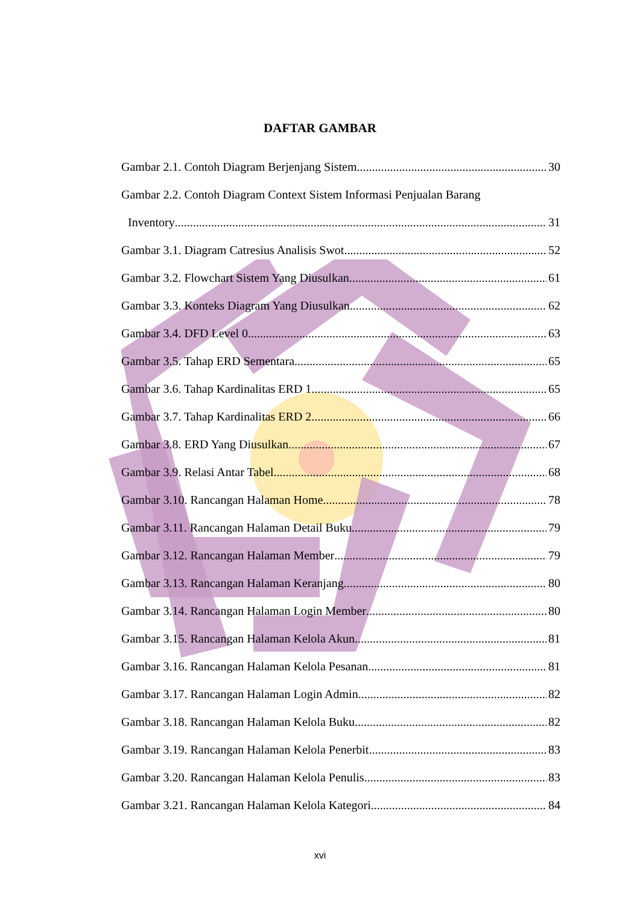DAFTAR GAMBAR
Gambar 2.1. Contoh Diagram Berjenjang Sistem 30
Gambar 2.2. Contoh Diagram Context Sistem Informasi Penjualan Barang
Inventory 31
Gambar 3.1. Diagram Catresius Analisis Swot 52
Gambar 3.2. Flowchart Sistem Yang Diusulkan 61
Gambar 3.3. Konteks Diagram Yang Diusulkan 62
Gambar 3.4. DFD Level 0 63
Gambar 3.5. Tahap ERD Sementara 65
Gambar 3.6. Tahap Kardinalitas ERD 1 65
Gambar 3.7. Tahap Kardinalitas ERD 2 66
Gambar 3.8. ERD Yang Diusulkan 67
Gambar 3.9. Relasi Antar Tabel 68
Gambar 3.10. Rancangan Halaman Home 78
Gambar 3.11. Rancangan Halaman Detail Buku 79
Gambar 3.12. Rancangan Halaman Member 79
Gambar 3.13. Rancangan Halaman Keranjang 80
Gambar 3.14. Rancangan Halaman Login Member 80
Gambar 3.15. Rancangan Halaman Kelola Akun 81
Gambar 3.16. Rancangan Halaman Kelola Pesanan 81
Gambar 3.17. Rancangan Halaman Login Admin 82
Gambar 3.18. Rancangan Halaman Kelola Buku 82
Gambar 3.19. Rancangan Halaman Kelola Penerbit 83
Gambar 3.20. Rancangan Halaman Kelola Penulis 83
Gambar 3.21. Rancangan Halaman Kelola Kategori 84
xvi